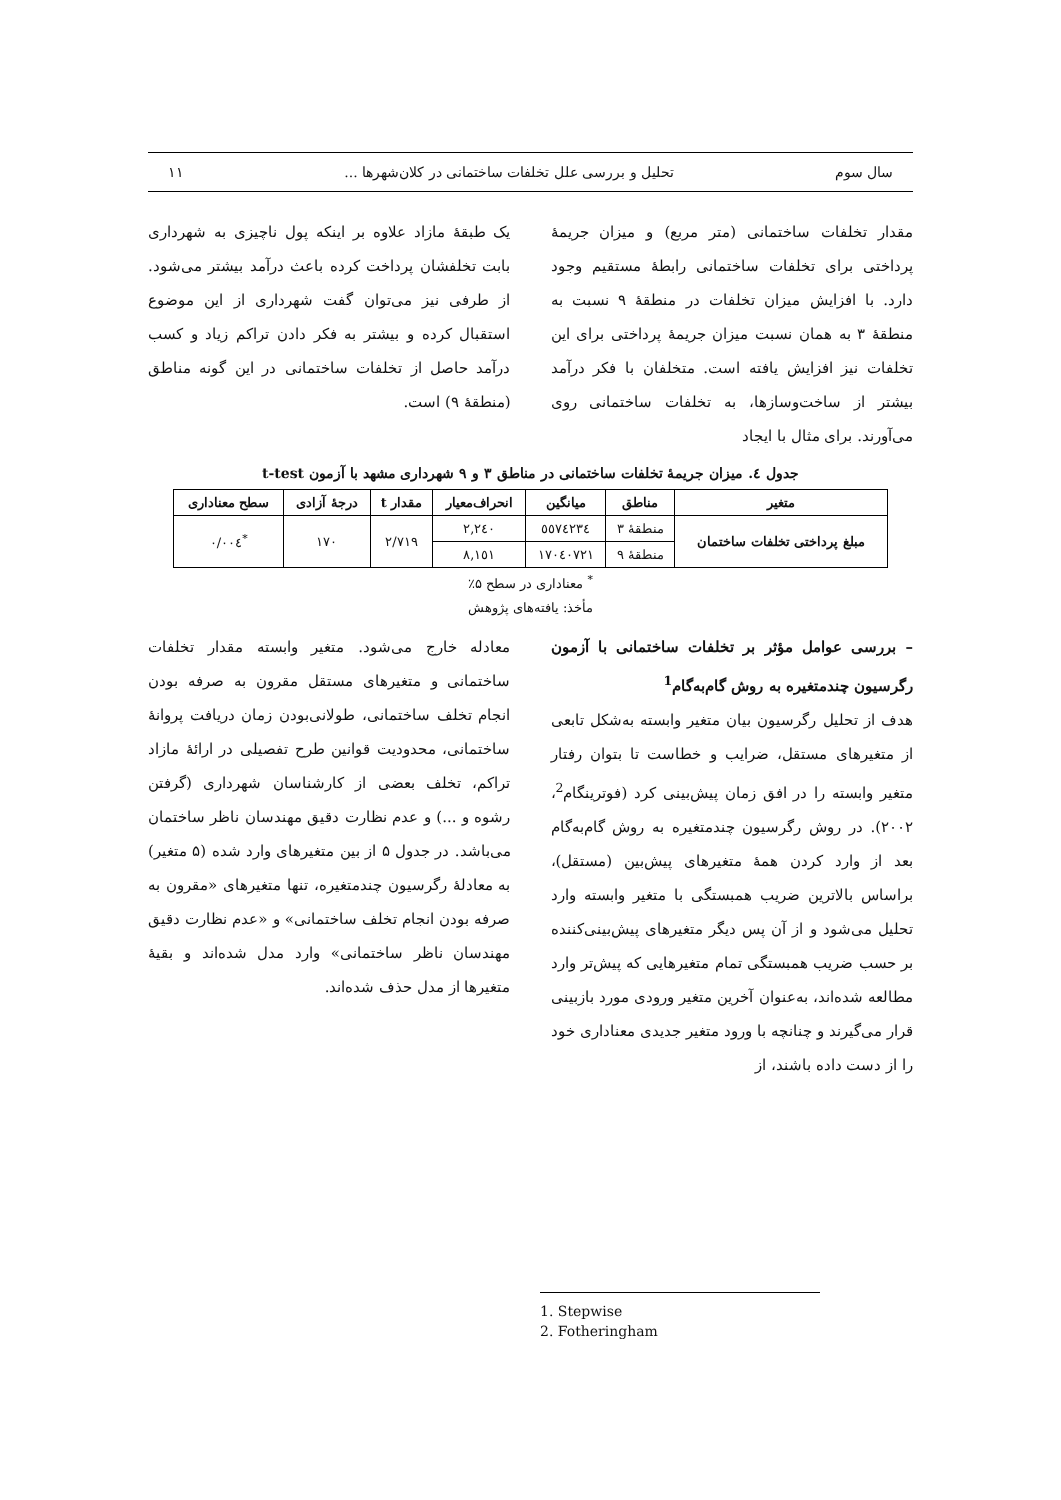سال سوم تحلیل و بررسی علل تخلفات ساختمانی در کلان‌شهرها ... ۱۱
مقدار تخلفات ساختمانی (متر مربع) و میزان جریمهٔ پرداختی برای تخلفات ساختمانی رابطهٔ مستقیم وجود دارد. با افزایش میزان تخلفات در منطقهٔ ۹ نسبت به منطقهٔ ۳ به همان نسبت میزان جریمهٔ پرداختی برای این تخلفات نیز افزایش یافته است. متخلفان با فکر درآمد بیشتر از ساخت‌وسازها، به تخلفات ساختمانی روی می‌آورند. برای مثال با ایجاد
یک طبقهٔ مازاد علاوه بر اینکه پول ناچیزی به شهرداری بابت تخلفشان پرداخت کرده باعث درآمد بیشتر می‌شود. از طرفی نیز می‌توان گفت شهرداری از این موضوع استقبال کرده و بیشتر به فکر دادن تراکم زیاد و کسب درآمد حاصل از تخلفات ساختمانی در این گونه مناطق (منطقهٔ ۹) است.
جدول ٤. میزان جریمهٔ تخلفات ساختمانی در مناطق ۳ و ۹ شهرداری مشهد با آزمون t-test
| متغیر | مناطق | میانگین | انحراف‌معیار | مقدار t | درجهٔ آزادی | سطح معناداری |
| --- | --- | --- | --- | --- | --- | --- |
| مبلغ پرداختی تخلفات ساختمان | منطقهٔ ۳ | ٥٥٧٤٢٣٤ | ٢,٢٤٠ | ٢/٧١٩ | ١٧٠ | <sup>*</sup> ٠/٠٠٤ |
| | منطقهٔ ۹ | ١٧٠٤٠٧٢١ | ٨,١٥١ | | | |
<sup>*</sup> معناداری در سطح ۵٪
مأخذ: یافته‌های پژوهش
– بررسی عوامل مؤثر بر تخلفات ساختمانی با آزمون رگرسیون چندمتغیره به روش گام‌به‌گام<sup>1</sup>
هدف از تحلیل رگرسیون بیان متغیر وابسته به‌شکل تابعی از متغیرهای مستقل، ضرایب و خطاست تا بتوان رفتار متغیر وابسته را در افق زمان پیش‌بینی کرد (فوترینگام<sup>2</sup>، ۲۰۰۲). در روش رگرسیون چندمتغیره به روش گام‌به‌گام بعد از وارد کردن همهٔ متغیرهای پیش‌بین (مستقل)، براساس بالاترین ضریب همبستگی با متغیر وابسته وارد تحلیل می‌شود و از آن پس دیگر متغیرهای پیش‌بینی‌کننده بر حسب ضریب همبستگی تمام متغیرهایی که پیش‌تر وارد مطالعه شده‌اند، به‌عنوان آخرین متغیر ورودی مورد بازبینی قرار می‌گیرند و چنانچه با ورود متغیر جدیدی معناداری خود را از دست داده باشند، از
معادله خارج می‌شود. متغیر وابسته مقدار تخلفات ساختمانی و متغیرهای مستقل مقرون به صرفه بودن انجام تخلف ساختمانی، طولانی‌بودن زمان دریافت پروانهٔ ساختمانی، محدودیت قوانین طرح تفصیلی در ارائهٔ مازاد تراکم، تخلف بعضی از کارشناسان شهرداری (گرفتن رشوه و ...) و عدم نظارت دقیق مهندسان ناظر ساختمان می‌باشد. در جدول ۵ از بین متغیرهای وارد شده (۵ متغیر) به معادلهٔ رگرسیون چندمتغیره، تنها متغیرهای «مقرون به صرفه بودن انجام تخلف ساختمانی» و «عدم نظارت دقیق مهندسان ناظر ساختمانی» وارد مدل شده‌اند و بقیهٔ متغیرها از مدل حذف شده‌اند.
1. Stepwise
2. Fotheringham